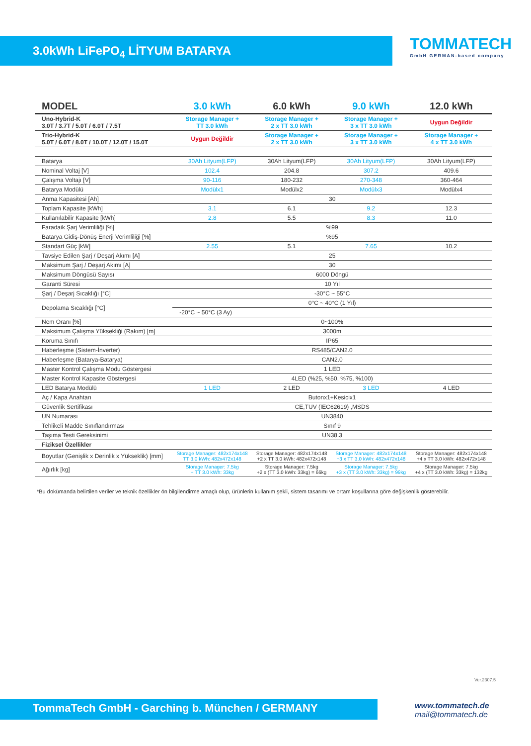3.0kWh LiFePO<sub>4</sub> LİTYUM BATARYA
TOMMATECH
GmbH GERMAN-based company
| MODEL | 3.0 kWh | 6.0 kWh | 9.0 kWh | 12.0 kWh |
| --- | --- | --- | --- | --- |
| Uno-Hybrid-K 3.0T / 3.7T / 5.0T / 6.0T / 7.5T | Storage Manager + TT 3.0 kWh | Storage Manager + 2 x TT 3.0 kWh | Storage Manager + 3 x TT 3.0 kWh | Uygun Değildir |
| Trio-Hybrid-K 5.0T / 6.0T / 8.0T / 10.0T / 12.0T / 15.0T | Uygun Değildir | Storage Manager + 2 x TT 3.0 kWh | Storage Manager + 3 x TT 3.0 kWh | Storage Manager + 4 x TT 3.0 kWh |
| Batarya | 30Ah Lityum(LFP) | 30Ah Lityum(LFP) | 30Ah Lityum(LFP) | 30Ah Lityum(LFP) |
| Nominal Voltaj [V] | 102.4 | 204.8 | 307.2 | 409.6 |
| Çalışma Voltajı [V] | 90-116 | 180-232 | 270-348 | 360-464 |
| Batarya Modülü | Modülx1 | Modülx2 | Modülx3 | Modülx4 |
| Anma Kapasitesi [Ah] | 30 | | | |
| Toplam Kapasite [kWh] | 3.1 | 6.1 | 9.2 | 12.3 |
| Kullanılabilir Kapasite [kWh] | 2.8 | 5.5 | 8.3 | 11.0 |
| Faradaik Şarj Verimliliği [%] | %99 | | | |
| Batarya Gidiş-Dönüş Enerji Verimliliği [%] | %95 | | | |
| Standart Güç [kW] | 2.55 | 5.1 | 7.65 | 10.2 |
| Tavsiye Edilen Şarj / Deşarj Akımı [A] | 25 | | | |
| Maksimum Şarj / Deşarj Akımı [A] | 30 | | | |
| Maksimum Döngüsü Sayısı | 6000 Döngü | | | |
| Garanti Süresi | 10 Yıl | | | |
| Şarj / Deşarj Sıcaklığı [°C] | -30°C ~ 55°C | | | |
| Depolama Sıcaklığı [°C] | 0°C ~ 40°C (1 Yıl) | | | |
| | -20°C ~ 50°C (3 Ay) | | | |
| Nem Oranı [%] | 0~100% | | | |
| Maksimum Çalışma Yüksekliği (Rakım) [m] | 3000m | | | |
| Koruma Sınıfı | IP65 | | | |
| Haberleşme (Sistem-İnverter) | RS485/CAN2.0 | | | |
| Haberleşme (Batarya-Batarya) | CAN2.0 | | | |
| Master Kontrol Çalışma Modu Göstergesi | 1 LED | | | |
| Master Kontrol Kapasite Göstergesi | 4LED (%25, %50, %75, %100) | | | |
| LED Batarya Modülü | 1 LED | 2 LED | 3 LED | 4 LED |
| Aç / Kapa Anahtarı | Butonx1+Kesicix1 | | | |
| Güvenlik Sertifikası | CE,TUV (IEC62619) ,MSDS | | | |
| UN Numarası | UN3840 | | | |
| Tehlikeli Madde Sınıflandırması | Sınıf 9 | | | |
| Taşıma Testi Gereksinimi | UN38.3 | | | |
| Fiziksel Özellikler | | | | |
| Boyutlar (Genişlik x Derinlik x Yükseklik) [mm] | Storage Manager: 482x174x148 TT 3.0 kWh: 482x472x148 | Storage Manager: 482x174x148 +2 x TT 3.0 kWh: 482x472x148 | Storage Manager: 482x174x148 +3 x TT 3.0 kWh: 482x472x148 | Storage Manager: 482x174x148 +4 x TT 3.0 kWh: 482x472x148 |
| Ağırlık [kg] | Storage Manager: 7.5kg + TT 3.0 kWh: 33kg | Storage Manager: 7.5kg +2 x (TT 3.0 kWh: 33kg) = 66kg | Storage Manager: 7.5kg +3 x (TT 3.0 kWh: 33kg) = 99kg | Storage Manager: 7.5kg +4 x (TT 3.0 kWh: 33kg) = 132kg |
*Bu dokümanda belirtilen veriler ve teknik özellikler ön bilgilendirme amaçlı olup, ürünlerin kullanım şekli, sistem tasarımı ve ortam koşullarına göre değişkenlik gösterebilir.
Ver.2307.5
TommaTech GmbH - Garching b. München / GERMANY
www.tommatech.de
mail@tommatech.de